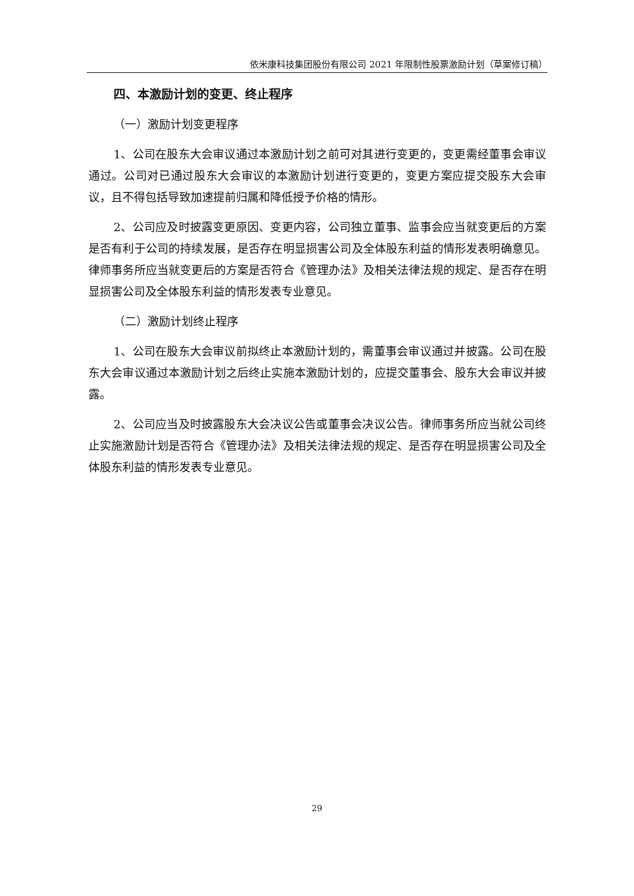依米康科技集团股份有限公司 2021 年限制性股票激励计划（草案修订稿）
四、本激励计划的变更、终止程序
（一）激励计划变更程序
1、公司在股东大会审议通过本激励计划之前可对其进行变更的，变更需经董事会审议通过。公司对已通过股东大会审议的本激励计划进行变更的，变更方案应提交股东大会审议，且不得包括导致加速提前归属和降低授予价格的情形。
2、公司应及时披露变更原因、变更内容，公司独立董事、监事会应当就变更后的方案是否有利于公司的持续发展，是否存在明显损害公司及全体股东利益的情形发表明确意见。律师事务所应当就变更后的方案是否符合《管理办法》及相关法律法规的规定、是否存在明显损害公司及全体股东利益的情形发表专业意见。
（二）激励计划终止程序
1、公司在股东大会审议前拟终止本激励计划的，需董事会审议通过并披露。公司在股东大会审议通过本激励计划之后终止实施本激励计划的，应提交董事会、股东大会审议并披露。
2、公司应当及时披露股东大会决议公告或董事会决议公告。律师事务所应当就公司终止实施激励计划是否符合《管理办法》及相关法律法规的规定、是否存在明显损害公司及全体股东利益的情形发表专业意见。
29